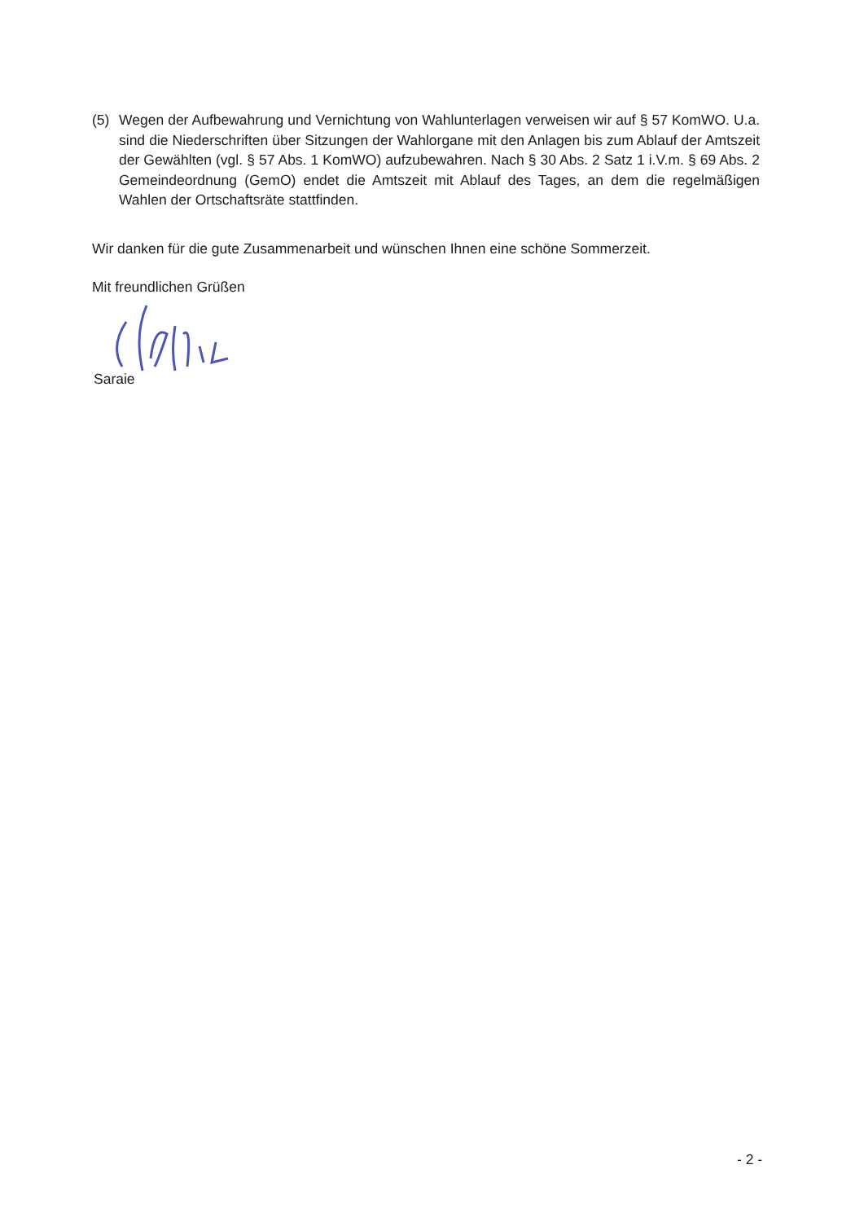(5) Wegen der Aufbewahrung und Vernichtung von Wahlunterlagen verweisen wir auf § 57 KomWO. U.a. sind die Niederschriften über Sitzungen der Wahlorgane mit den Anlagen bis zum Ablauf der Amtszeit der Gewählten (vgl. § 57 Abs. 1 KomWO) aufzubewahren. Nach § 30 Abs. 2 Satz 1 i.V.m. § 69 Abs. 2 Gemeindeordnung (GemO) endet die Amtszeit mit Ablauf des Tages, an dem die regelmäßigen Wahlen der Ortschaftsräte stattfinden.
Wir danken für die gute Zusammenarbeit und wünschen Ihnen eine schöne Sommerzeit.
Mit freundlichen Grüßen
Saraie
- 2 -